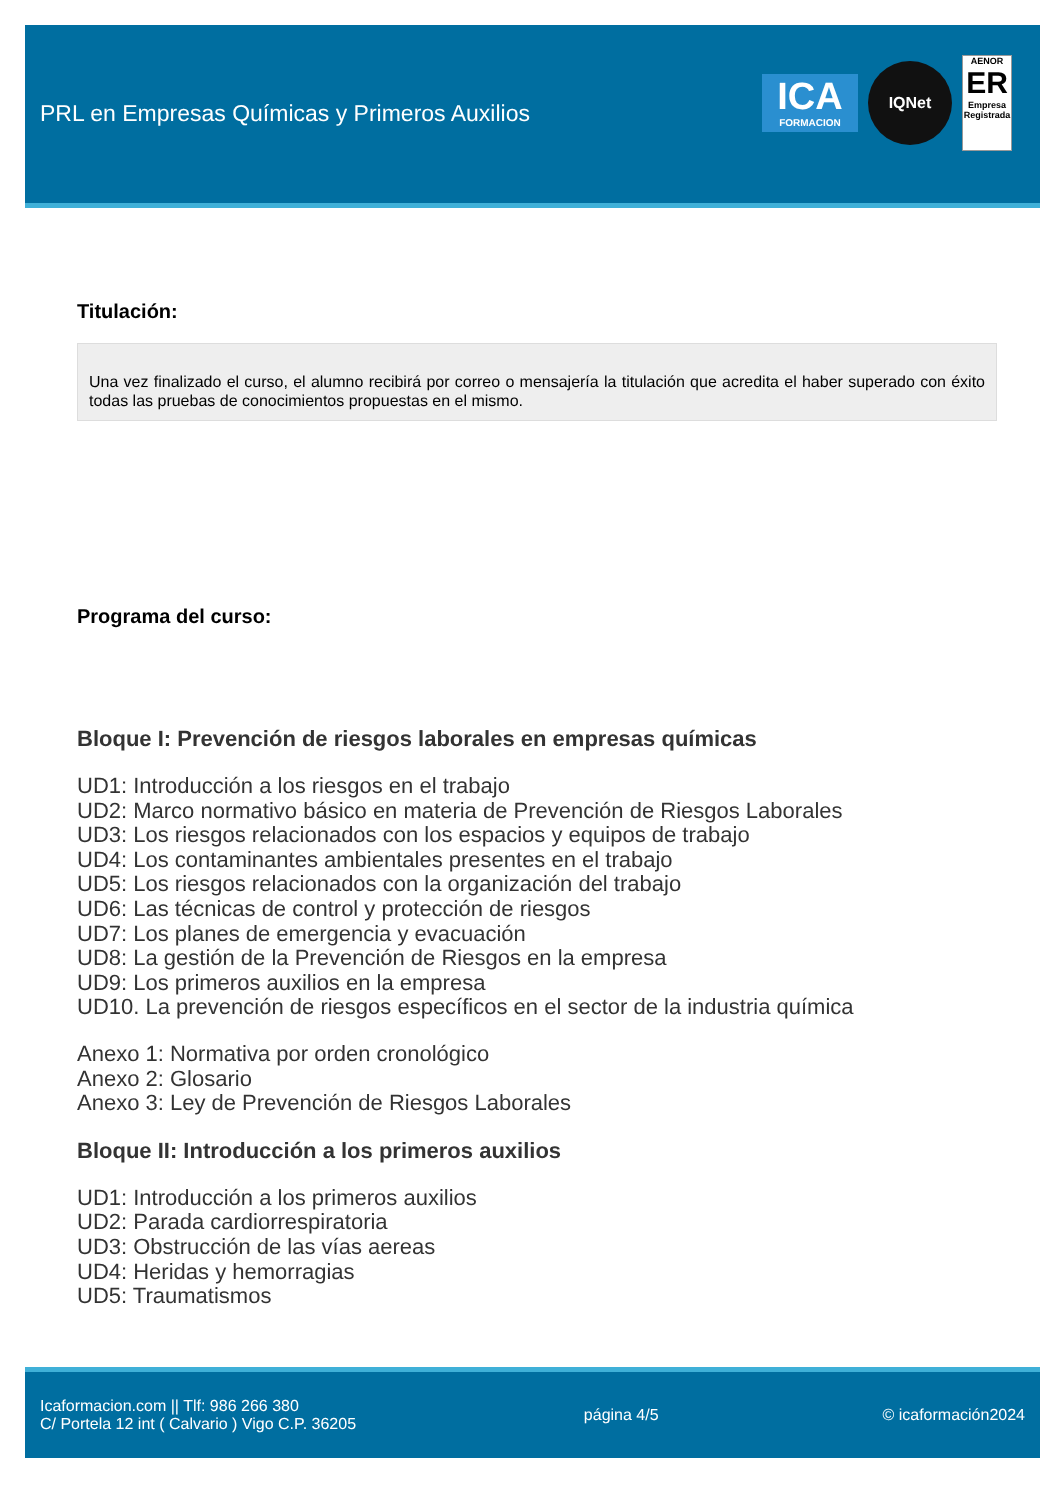PRL en Empresas Químicas y Primeros Auxilios
ICA
FORMACION
IQNet
AENOR
ER
Empresa Registrada
Titulación:
Una vez finalizado el curso, el alumno recibirá por correo o mensajería la titulación que acredita el haber superado con éxito todas las pruebas de conocimientos propuestas en el mismo.
Programa del curso:
Bloque I: Prevención de riesgos laborales en empresas químicas
UD1: Introducción a los riesgos en el trabajo
UD2: Marco normativo básico en materia de Prevención de Riesgos Laborales
UD3: Los riesgos relacionados con los espacios y equipos de trabajo
UD4: Los contaminantes ambientales presentes en el trabajo
UD5: Los riesgos relacionados con la organización del trabajo
UD6: Las técnicas de control y protección de riesgos
UD7: Los planes de emergencia y evacuación
UD8: La gestión de la Prevención de Riesgos en la empresa
UD9: Los primeros auxilios en la empresa
UD10. La prevención de riesgos específicos en el sector de la industria química
Anexo 1: Normativa por orden cronológico
Anexo 2: Glosario
Anexo 3: Ley de Prevención de Riesgos Laborales
Bloque II: Introducción a los primeros auxilios
UD1: Introducción a los primeros auxilios
UD2: Parada cardiorrespiratoria
UD3: Obstrucción de las vías aereas
UD4: Heridas y hemorragias
UD5: Traumatismos
Icaformacion.com || Tlf: 986 266 380
C/ Portela 12 int ( Calvario ) Vigo C.P. 36205
página 4/5 © icaformación2024